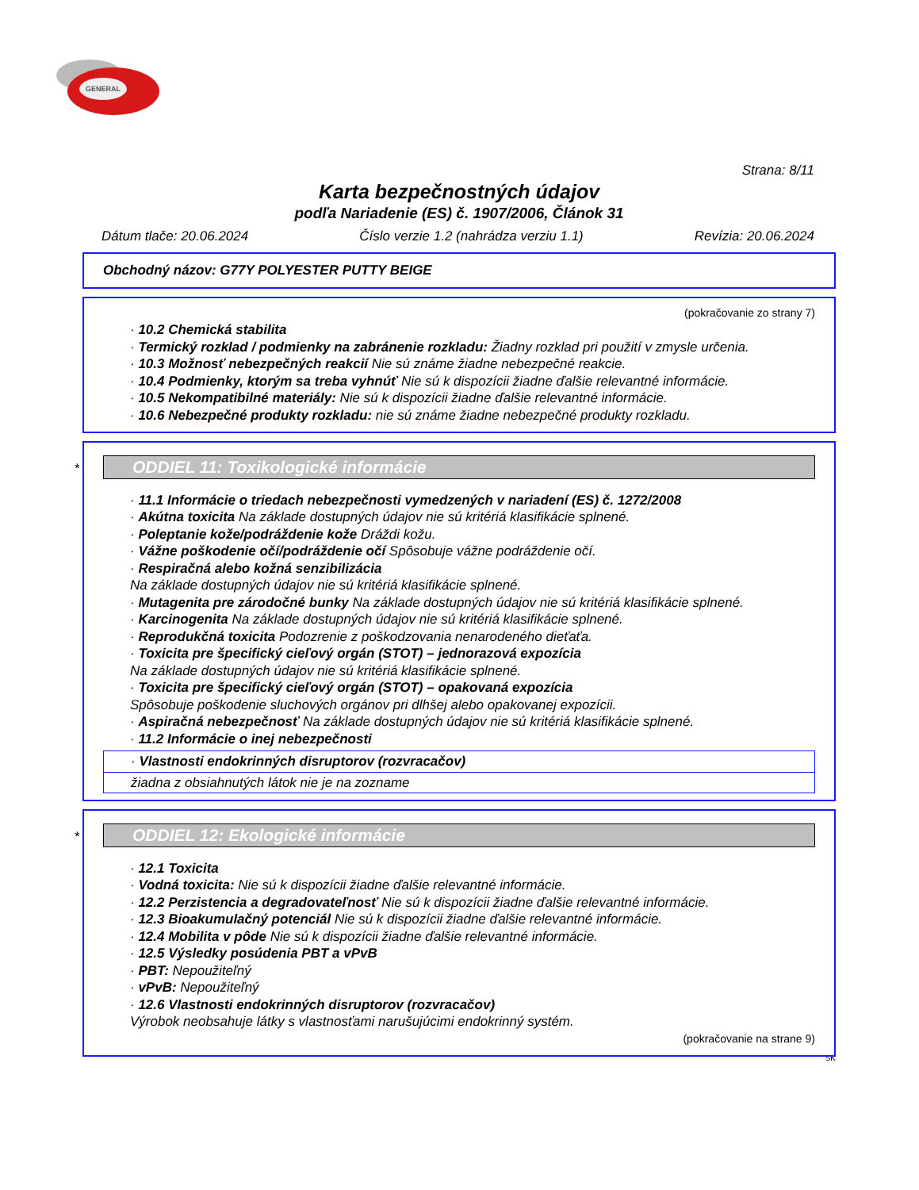GENERAL
Strana: 8/11
Karta bezpečnostných údajov
podľa Nariadenie (ES) č. 1907/2006, Článok 31
Dátum tlače: 20.06.2024 Číslo verzie 1.2 (nahrádza verziu 1.1) Revízia: 20.06.2024
Obchodný názov: G77Y POLYESTER PUTTY BEIGE
(pokračovanie zo strany 7)
· 10.2 Chemická stabilita
· Termický rozklad / podmienky na zabránenie rozkladu: Žiadny rozklad pri použití v zmysle určenia.
· 10.3 Možnosť nebezpečných reakcií Nie sú známe žiadne nebezpečné reakcie.
· 10.4 Podmienky, ktorým sa treba vyhnúť Nie sú k dispozícii žiadne ďalšie relevantné informácie.
· 10.5 Nekompatibilné materiály: Nie sú k dispozícii žiadne ďalšie relevantné informácie.
· 10.6 Nebezpečné produkty rozkladu: nie sú známe žiadne nebezpečné produkty rozkladu.
*
ODDIEL 11: Toxikologické informácie
· 11.1 Informácie o triedach nebezpečnosti vymedzených v nariadení (ES) č. 1272/2008
· Akútna toxicita Na základe dostupných údajov nie sú kritériá klasifikácie splnené.
· Poleptanie kože/podráždenie kože Dráždi kožu.
· Vážne poškodenie očí/podráždenie očí Spôsobuje vážne podráždenie očí.
· Respiračná alebo kožná senzibilizácia
Na základe dostupných údajov nie sú kritériá klasifikácie splnené.
· Mutagenita pre zárodočné bunky Na základe dostupných údajov nie sú kritériá klasifikácie splnené.
· Karcinogenita Na základe dostupných údajov nie sú kritériá klasifikácie splnené.
· Reprodukčná toxicita Podozrenie z poškodzovania nenarodeného dieťaťa.
· Toxicita pre špecifický cieľový orgán (STOT) – jednorazová expozícia
Na základe dostupných údajov nie sú kritériá klasifikácie splnené.
· Toxicita pre špecifický cieľový orgán (STOT) – opakovaná expozícia
Spôsobuje poškodenie sluchových orgánov pri dlhšej alebo opakovanej expozícii.
· Aspiračná nebezpečnosť Na základe dostupných údajov nie sú kritériá klasifikácie splnené.
· 11.2 Informácie o inej nebezpečnosti
· Vlastnosti endokrinných disruptorov (rozvracačov)
žiadna z obsiahnutých látok nie je na zozname
*
ODDIEL 12: Ekologické informácie
· 12.1 Toxicita
· Vodná toxicita: Nie sú k dispozícii žiadne ďalšie relevantné informácie.
· 12.2 Perzistencia a degradovateľnosť Nie sú k dispozícii žiadne ďalšie relevantné informácie.
· 12.3 Bioakumulačný potenciál Nie sú k dispozícii žiadne ďalšie relevantné informácie.
· 12.4 Mobilita v pôde Nie sú k dispozícii žiadne ďalšie relevantné informácie.
· 12.5 Výsledky posúdenia PBT a vPvB
· PBT: Nepoužiteľný
· vPvB: Nepoužiteľný
· 12.6 Vlastnosti endokrinných disruptorov (rozvracačov)
Výrobok neobsahuje látky s vlastnosťami narušujúcimi endokrinný systém.
(pokračovanie na strane 9)
SK